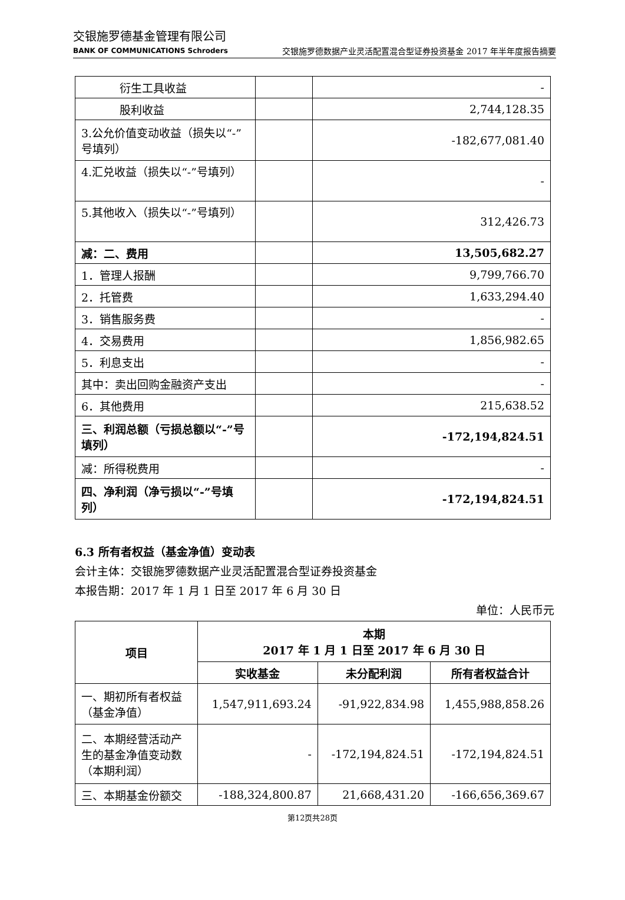交银施罗德基金管理有限公司
BANK OF COMMUNICATIONS Schroders
交银施罗德数据产业灵活配置混合型证券投资基金 2017 年半年度报告摘要
| 衍生工具收益 | | - |
| 股利收益 | | 2,744,128.35 |
| 3.公允价值变动收益（损失以“-”号填列） | | -182,677,081.40 |
| 4.汇兑收益（损失以“-”号填列） | | - |
| 5.其他收入（损失以“-”号填列） | | 312,426.73 |
| 减：二、费用 | | 13,505,682.27 |
| 1．管理人报酬 | | 9,799,766.70 |
| 2．托管费 | | 1,633,294.40 |
| 3．销售服务费 | | - |
| 4．交易费用 | | 1,856,982.65 |
| 5．利息支出 | | - |
| 其中：卖出回购金融资产支出 | | - |
| 6．其他费用 | | 215,638.52 |
| 三、利润总额（亏损总额以“-”号填列） | | -172,194,824.51 |
| 减：所得税费用 | | - |
| 四、净利润（净亏损以“-”号填列） | | -172,194,824.51 |
6.3 所有者权益（基金净值）变动表
会计主体：交银施罗德数据产业灵活配置混合型证券投资基金
本报告期：2017 年 1 月 1 日至 2017 年 6 月 30 日
单位：人民币元
| 项目 | 本期 2017 年 1 月 1 日至 2017 年 6 月 30 日 | | |
| --- | --- | --- | --- |
| | 实收基金 | 未分配利润 | 所有者权益合计 |
| 一、期初所有者权益（基金净值） | 1,547,911,693.24 | -91,922,834.98 | 1,455,988,858.26 |
| 二、本期经营活动产生的基金净值变动数（本期利润） | - | -172,194,824.51 | -172,194,824.51 |
| 三、本期基金份额交 | -188,324,800.87 | 21,668,431.20 | -166,656,369.67 |
第12页共28页